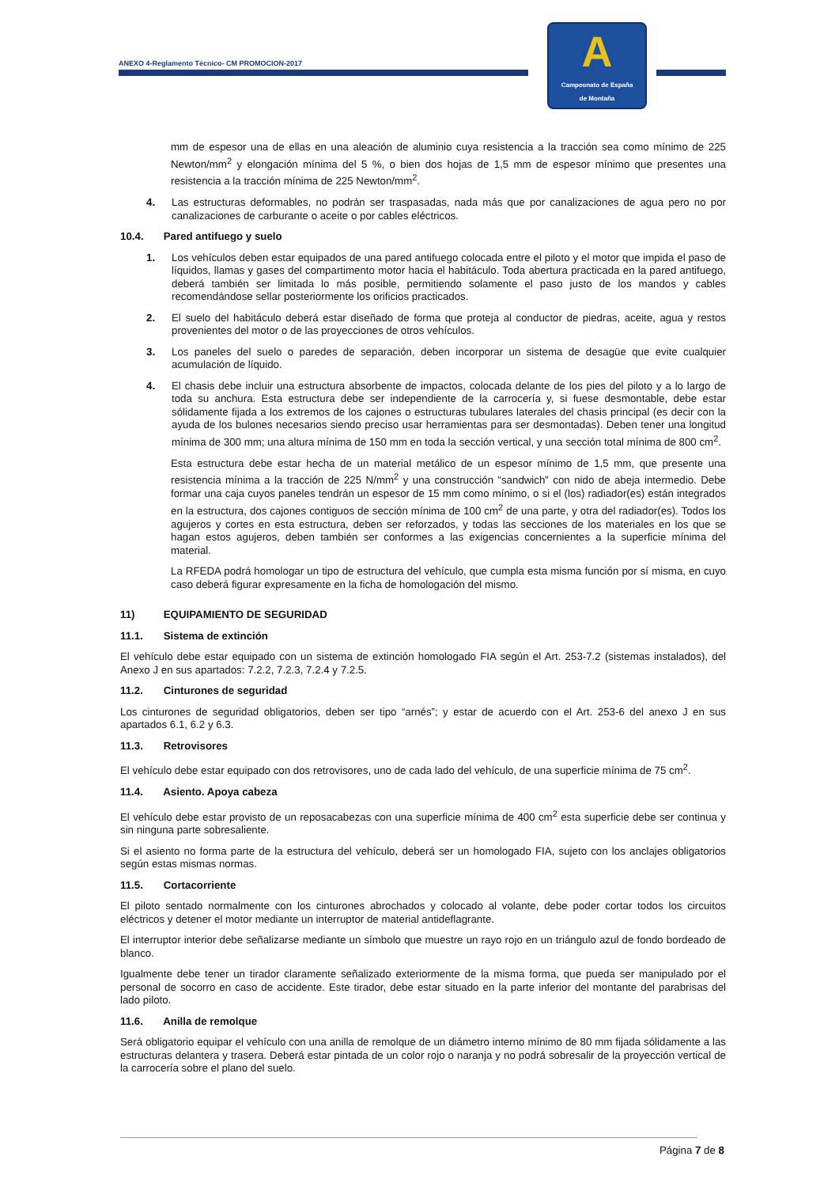ANEXO 4-Reglamento Técnico- CM PROMOCION-2017
A
Campeonato de España
de Montaña
mm de espesor una de ellas en una aleación de aluminio cuya resistencia a la tracción sea como mínimo de 225 Newton/mm<sup>2</sup> y elongación mínima del 5 %, o bien dos hojas de 1,5 mm de espesor mínimo que presentes una resistencia a la tracción mínima de 225 Newton/mm<sup>2</sup>.
4. Las estructuras deformables, no podrán ser traspasadas, nada más que por canalizaciones de agua pero no por canalizaciones de carburante o aceite o por cables eléctricos.
10.4. Pared antifuego y suelo
1. Los vehículos deben estar equipados de una pared antifuego colocada entre el piloto y el motor que impida el paso de líquidos, llamas y gases del compartimento motor hacia el habitáculo. Toda abertura practicada en la pared antifuego, deberá también ser limitada lo más posible, permitiendo solamente el paso justo de los mandos y cables recomendándose sellar posteriormente los orificios practicados.
2. El suelo del habitáculo deberá estar diseñado de forma que proteja al conductor de piedras, aceite, agua y restos provenientes del motor o de las proyecciones de otros vehículos.
3. Los paneles del suelo o paredes de separación, deben incorporar un sistema de desagüe que evite cualquier acumulación de líquido.
4. El chasis debe incluir una estructura absorbente de impactos, colocada delante de los pies del piloto y a lo largo de toda su anchura. Esta estructura debe ser independiente de la carrocería y, si fuese desmontable, debe estar sólidamente fijada a los extremos de los cajones o estructuras tubulares laterales del chasis principal (es decir con la ayuda de los bulones necesarios siendo preciso usar herramientas para ser desmontadas). Deben tener una longitud mínima de 300 mm; una altura mínima de 150 mm en toda la sección vertical, y una sección total mínima de 800 cm<sup>2</sup>.
Esta estructura debe estar hecha de un material metálico de un espesor mínimo de 1,5 mm, que presente una resistencia mínima a la tracción de 225 N/mm<sup>2</sup> y una construcción “sandwich” con nido de abeja intermedio. Debe formar una caja cuyos paneles tendrán un espesor de 15 mm como mínimo, o si el (los) radiador(es) están integrados en la estructura, dos cajones contiguos de sección mínima de 100 cm<sup>2</sup> de una parte, y otra del radiador(es). Todos los agujeros y cortes en esta estructura, deben ser reforzados, y todas las secciones de los materiales en los que se hagan estos agujeros, deben también ser conformes a las exigencias concernientes a la superficie mínima del material.
La RFEDA podrá homologar un tipo de estructura del vehículo, que cumpla esta misma función por sí misma, en cuyo caso deberá figurar expresamente en la ficha de homologación del mismo.
11) EQUIPAMIENTO DE SEGURIDAD
11.1. Sistema de extinción
El vehículo debe estar equipado con un sistema de extinción homologado FIA según el Art. 253-7.2 (sistemas instalados), del Anexo J en sus apartados: 7.2.2, 7.2.3, 7.2.4 y 7.2.5.
11.2. Cinturones de seguridad
Los cinturones de seguridad obligatorios, deben ser tipo “arnés”; y estar de acuerdo con el Art. 253-6 del anexo J en sus apartados 6.1, 6.2 y 6.3.
11.3. Retrovisores
El vehículo debe estar equipado con dos retrovisores, uno de cada lado del vehículo, de una superficie mínima de 75 cm<sup>2</sup>.
11.4. Asiento. Apoya cabeza
El vehículo debe estar provisto de un reposacabezas con una superficie mínima de 400 cm<sup>2</sup> esta superficie debe ser continua y sin ninguna parte sobresaliente.
Si el asiento no forma parte de la estructura del vehículo, deberá ser un homologado FIA, sujeto con los anclajes obligatorios según estas mismas normas.
11.5. Cortacorriente
El piloto sentado normalmente con los cinturones abrochados y colocado al volante, debe poder cortar todos los circuitos eléctricos y detener el motor mediante un interruptor de material antideflagrante.
El interruptor interior debe señalizarse mediante un símbolo que muestre un rayo rojo en un triángulo azul de fondo bordeado de blanco.
Igualmente debe tener un tirador claramente señalizado exteriormente de la misma forma, que pueda ser manipulado por el personal de socorro en caso de accidente. Este tirador, debe estar situado en la parte inferior del montante del parabrisas del lado piloto.
11.6. Anilla de remolque
Será obligatorio equipar el vehículo con una anilla de remolque de un diámetro interno mínimo de 80 mm fijada sólidamente a las estructuras delantera y trasera. Deberá estar pintada de un color rojo o naranja y no podrá sobresalir de la proyección vertical de la carrocería sobre el plano del suelo.
Página 7 de 8